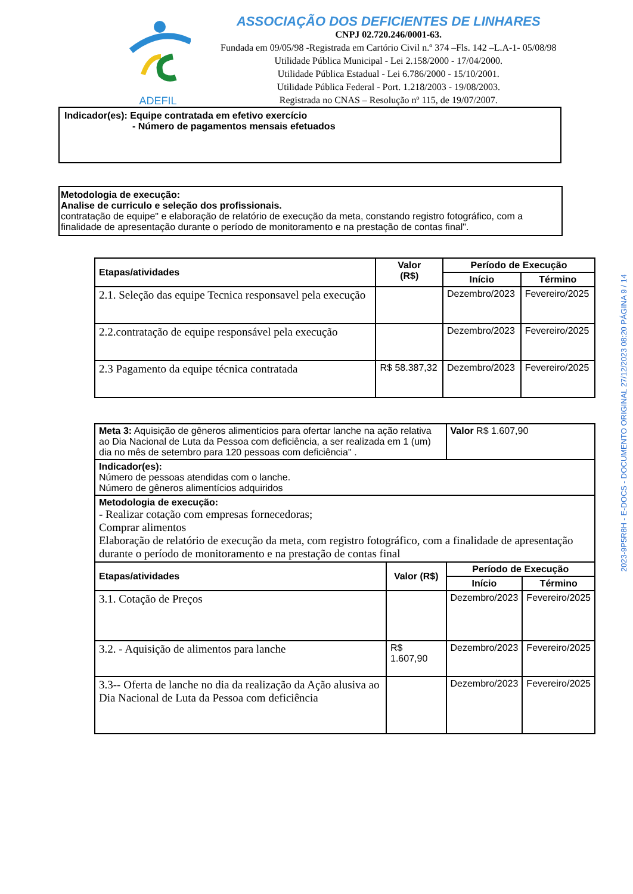ADEFIL
ASSOCIAÇÃO DOS DEFICIENTES DE LINHARES
CNPJ 02.720.246/0001-63.
Fundada em 09/05/98 -Registrada em Cartório Civil n.º 374 –Fls. 142 –L.A-1- 05/08/98
Utilidade Pública Municipal - Lei 2.158/2000 - 17/04/2000.
Utilidade Pública Estadual - Lei 6.786/2000 - 15/10/2001.
Utilidade Pública Federal - Port. 1.218/2003 - 19/08/2003.
Registrada no CNAS – Resolução nº 115, de 19/07/2007.
Indicador(es): Equipe contratada em efetivo exercício
- Número de pagamentos mensais efetuados
Metodologia de execução:
Analise de curriculo e seleção dos profissionais.
contratação de equipe" e elaboração de relatório de execução da meta, constando registro fotográfico, com a finalidade de apresentação durante o período de monitoramento e na prestação de contas final".
| Etapas/atividades | Valor (R$) | Período de Execução | |
| --- | --- | --- | --- |
| | | Início | Término |
| 2.1. Seleção das equipe Tecnica responsavel pela execução | | Dezembro/2023 | Fevereiro/2025 |
| 2.2.contratação de equipe responsável pela execução | | Dezembro/2023 | Fevereiro/2025 |
| 2.3 Pagamento da equipe técnica contratada | R$ 58.387,32 | Dezembro/2023 | Fevereiro/2025 |
| Meta 3: Aquisição de gêneros alimentícios para ofertar lanche na ação relativa ao Dia Nacional de Luta da Pessoa com deficiência, a ser realizada em 1 (um) dia no mês de setembro para 120 pessoas com deficiência" . | | Valor R$ 1.607,90 | |
| Indicador(es): Número de pessoas atendidas com o lanche. Número de gêneros alimentícios adquiridos | | | |
| Metodologia de execução: - Realizar cotação com empresas fornecedoras; Comprar alimentos Elaboração de relatório de execução da meta, com registro fotográfico, com a finalidade de apresentação durante o período de monitoramento e na prestação de contas final | | | |
| Etapas/atividades | Valor (R$) | Período de Execução | |
| | | Início | Término |
| 3.1. Cotação de Preços | | Dezembro/2023 | Fevereiro/2025 |
| 3.2. - Aquisição de alimentos para lanche | R$ 1.607,90 | Dezembro/2023 | Fevereiro/2025 |
| 3.3-- Oferta de lanche no dia da realização da Ação alusiva ao Dia Nacional de Luta da Pessoa com deficiência | | Dezembro/2023 | Fevereiro/2025 |
2023-9P5R8H - E-DOCS - DOCUMENTO ORIGINAL 27/12/2023 08:20 PÁGINA 9 / 14